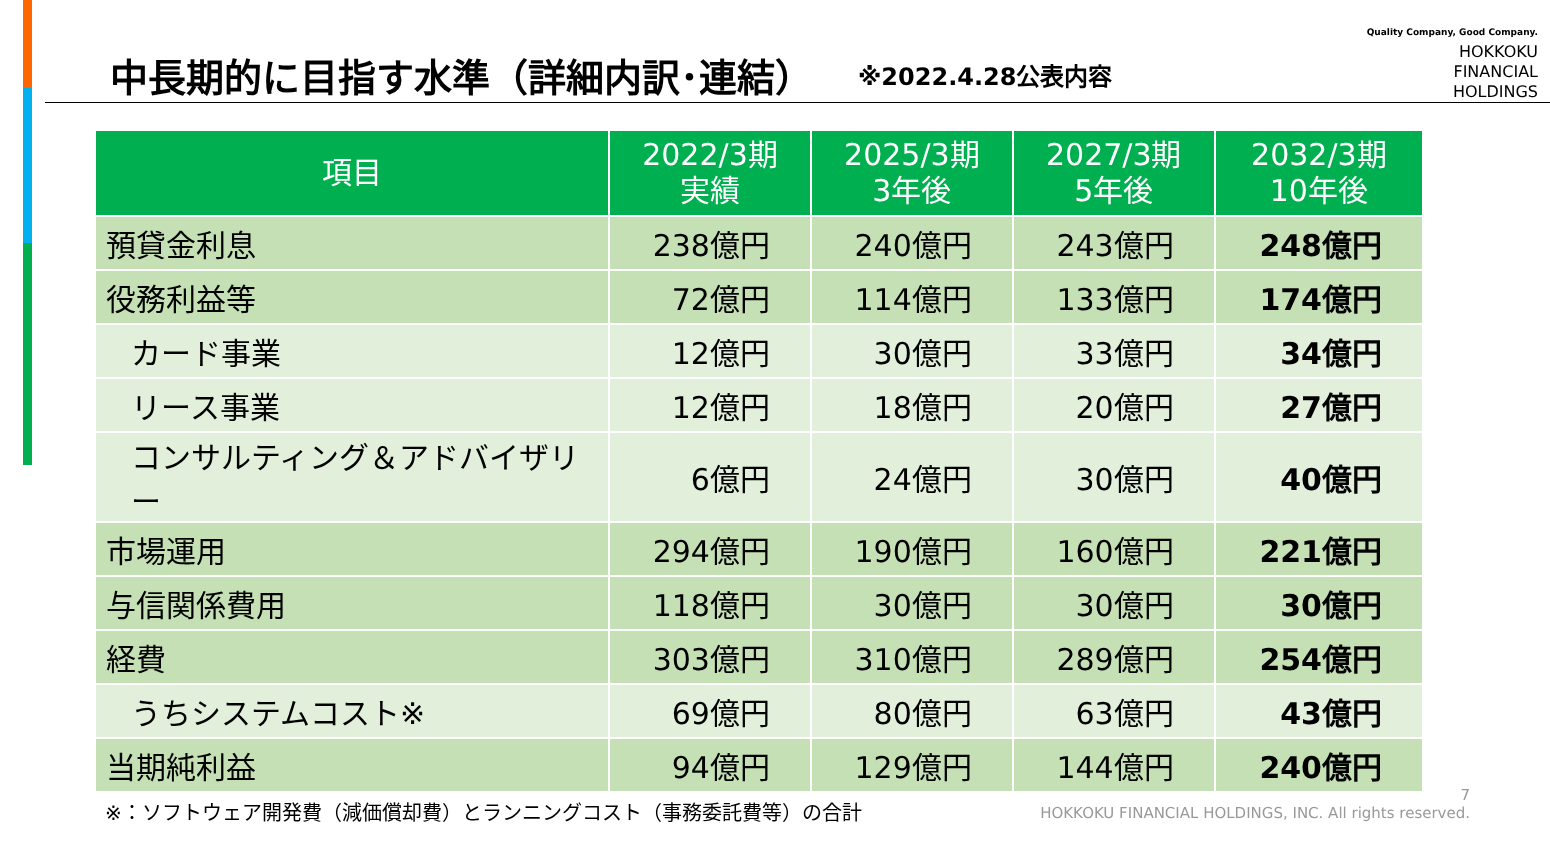中長期的に目指す水準（詳細内訳･連結）
※2022.4.28公表内容
Quality Company, Good Company.
HOKKOKU
FINANCIAL
HOLDINGS
| 項目 | 2022/3期 実績 | 2025/3期 3年後 | 2027/3期 5年後 | 2032/3期 10年後 |
| --- | --- | --- | --- | --- |
| 預貸金利息 | 238億円 | 240億円 | 243億円 | 248億円 |
| 役務利益等 | 72億円 | 114億円 | 133億円 | 174億円 |
| カード事業 | 12億円 | 30億円 | 33億円 | 34億円 |
| リース事業 | 12億円 | 18億円 | 20億円 | 27億円 |
| コンサルティング＆アドバイザリー | 6億円 | 24億円 | 30億円 | 40億円 |
| 市場運用 | 294億円 | 190億円 | 160億円 | 221億円 |
| 与信関係費用 | 118億円 | 30億円 | 30億円 | 30億円 |
| 経費 | 303億円 | 310億円 | 289億円 | 254億円 |
| うちシステムコスト※ | 69億円 | 80億円 | 63億円 | 43億円 |
| 当期純利益 | 94億円 | 129億円 | 144億円 | 240億円 |
※：ソフトウェア開発費（減価償却費）とランニングコスト（事務委託費等）の合計
7
HOKKOKU FINANCIAL HOLDINGS, INC. All rights reserved.